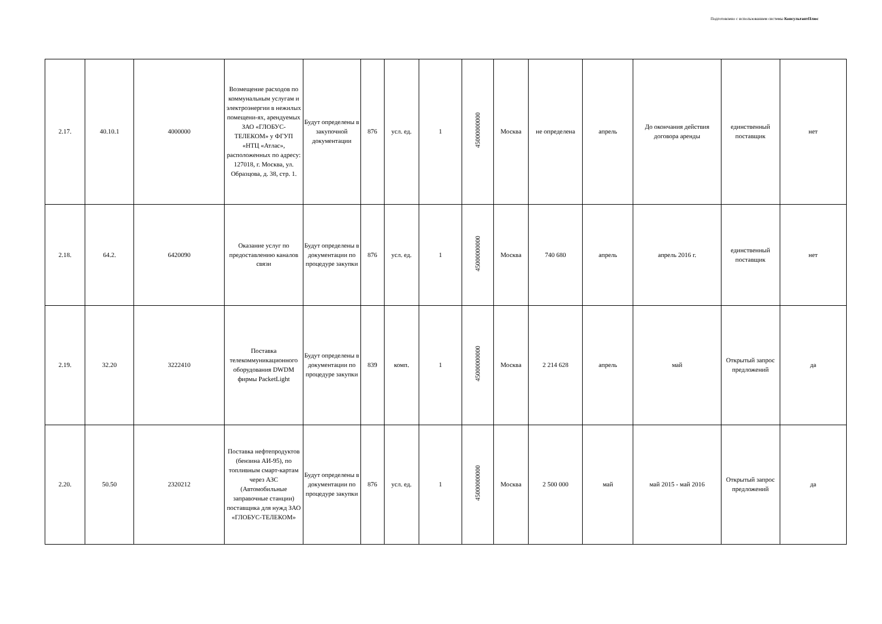Подготовлено с использованием системы КонсультантПлюс
| 2.17. | 40.10.1 | 4000000 | Возмещение расходов по коммунальным услугам и электроэнергии в нежилых помещени-ях, арендуемых ЗАО «ГЛОБУС-ТЕЛЕКОМ» у ФГУП «НТЦ «Атлас», расположенных по адресу: 127018, г. Москва, ул. Образцова, д. 38, стр. 1. | Будут определены в закупочной документации | 876 | усл. ед. | 1 | 45000000000 | Москва | не определена | апрель | До окончания действия договора аренды | единственный поставщик | нет |
| 2.18. | 64.2. | 6420090 | Оказание услуг по предоставлению каналов связи | Будут определены в документации по процедуре закупки | 876 | усл. ед. | 1 | 45000000000 | Москва | 740 680 | апрель | апрель 2016 г. | единственный поставщик | нет |
| 2.19. | 32.20 | 3222410 | Поставка телекоммуникационного оборудования DWDM фирмы PacketLight | Будут определены в документации по процедуре закупки | 839 | комп. | 1 | 45000000000 | Москва | 2 214 628 | апрель | май | Открытый запрос предложений | да |
| 2.20. | 50.50 | 2320212 | Поставка нефтепродуктов (бензина АИ-95), по топливным смарт-картам через АЗС (Автомобильные заправочные станции) поставщика для нужд ЗАО «ГЛОБУС-ТЕЛЕКОМ» | Будут определены в документации по процедуре закупки | 876 | усл. ед. | 1 | 45000000000 | Москва | 2 500 000 | май | май 2015 - май 2016 | Открытый запрос предложений | да |